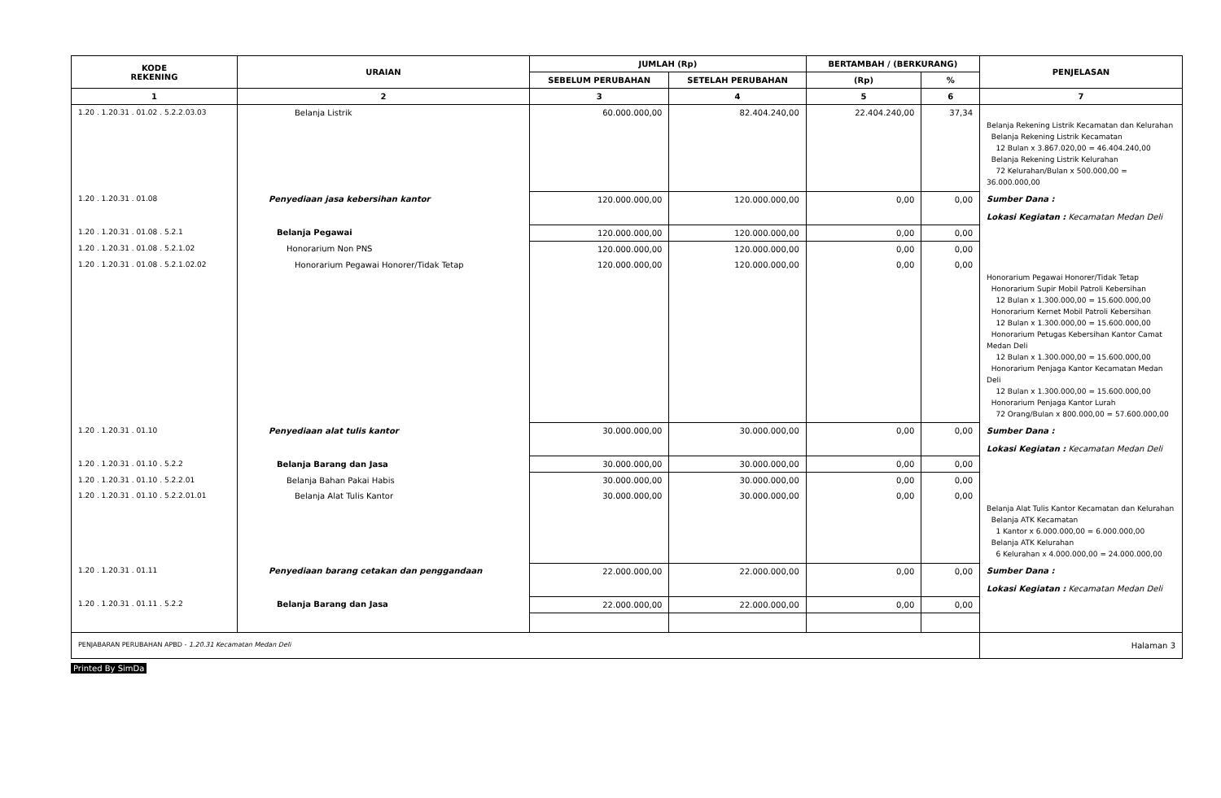| KODE REKENING | URAIAN | JUMLAH (Rp) | | BERTAMBAH / (BERKURANG) | | PENJELASAN |
| --- | --- | --- | --- | --- | --- | --- |
| | | SEBELUM PERUBAHAN | SETELAH PERUBAHAN | (Rp) | % | |
| 1 | 2 | 3 | 4 | 5 | 6 | 7 |
| 1.20 . 1.20.31 . 01.02 . 5.2.2.03.03 | Belanja Listrik | 60.000.000,00 | 82.404.240,00 | 22.404.240,00 | 37,34 | Belanja Rekening Listrik Kecamatan dan Kelurahan Belanja Rekening Listrik Kecamatan 12 Bulan x 3.867.020,00 = 46.404.240,00 Belanja Rekening Listrik Kelurahan 72 Kelurahan/Bulan x 500.000,00 = 36.000.000,00 |
| 1.20 . 1.20.31 . 01.08 | Penyediaan jasa kebersihan kantor | 120.000.000,00 | 120.000.000,00 | 0,00 | 0,00 | Sumber Dana : Lokasi Kegiatan : Kecamatan Medan Deli |
| 1.20 . 1.20.31 . 01.08 . 5.2.1 | Belanja Pegawai | 120.000.000,00 | 120.000.000,00 | 0,00 | 0,00 | |
| 1.20 . 1.20.31 . 01.08 . 5.2.1.02 | Honorarium Non PNS | 120.000.000,00 | 120.000.000,00 | 0,00 | 0,00 | |
| 1.20 . 1.20.31 . 01.08 . 5.2.1.02.02 | Honorarium Pegawai Honorer/Tidak Tetap | 120.000.000,00 | 120.000.000,00 | 0,00 | 0,00 | Honorarium Pegawai Honorer/Tidak Tetap Honorarium Supir Mobil Patroli Kebersihan 12 Bulan x 1.300.000,00 = 15.600.000,00 Honorarium Kernet Mobil Patroli Kebersihan 12 Bulan x 1.300.000,00 = 15.600.000,00 Honorarium Petugas Kebersihan Kantor Camat Medan Deli 12 Bulan x 1.300.000,00 = 15.600.000,00 Honorarium Penjaga Kantor Kecamatan Medan Deli 12 Bulan x 1.300.000,00 = 15.600.000,00 Honorarium Penjaga Kantor Lurah 72 Orang/Bulan x 800.000,00 = 57.600.000,00 |
| 1.20 . 1.20.31 . 01.10 | Penyediaan alat tulis kantor | 30.000.000,00 | 30.000.000,00 | 0,00 | 0,00 | Sumber Dana : Lokasi Kegiatan : Kecamatan Medan Deli |
| 1.20 . 1.20.31 . 01.10 . 5.2.2 | Belanja Barang dan Jasa | 30.000.000,00 | 30.000.000,00 | 0,00 | 0,00 | |
| 1.20 . 1.20.31 . 01.10 . 5.2.2.01 | Belanja Bahan Pakai Habis | 30.000.000,00 | 30.000.000,00 | 0,00 | 0,00 | |
| 1.20 . 1.20.31 . 01.10 . 5.2.2.01.01 | Belanja Alat Tulis Kantor | 30.000.000,00 | 30.000.000,00 | 0,00 | 0,00 | Belanja Alat Tulis Kantor Kecamatan dan Kelurahan Belanja ATK Kecamatan 1 Kantor x 6.000.000,00 = 6.000.000,00 Belanja ATK Kelurahan 6 Kelurahan x 4.000.000,00 = 24.000.000,00 |
| 1.20 . 1.20.31 . 01.11 | Penyediaan barang cetakan dan penggandaan | 22.000.000,00 | 22.000.000,00 | 0,00 | 0,00 | Sumber Dana : Lokasi Kegiatan : Kecamatan Medan Deli |
| 1.20 . 1.20.31 . 01.11 . 5.2.2 | Belanja Barang dan Jasa | 22.000.000,00 | 22.000.000,00 | 0,00 | 0,00 | |
| PENJABARAN PERUBAHAN APBD - 1.20.31 Kecamatan Medan Deli | | | | | | Halaman 3 |
Printed By SimDa